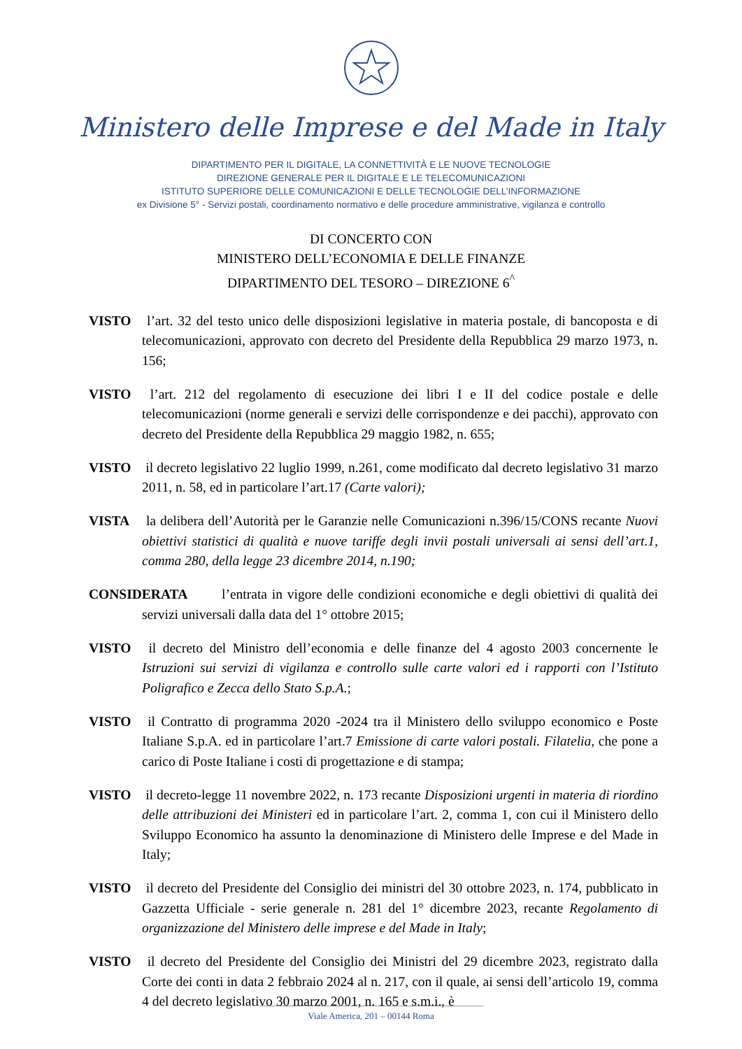Ministero delle Imprese e del Made in Italy
DIPARTIMENTO PER IL DIGITALE, LA CONNETTIVITÀ E LE NUOVE TECNOLOGIE
DIREZIONE GENERALE PER IL DIGITALE E LE TELECOMUNICAZIONI
ISTITUTO SUPERIORE DELLE COMUNICAZIONI E DELLE TECNOLOGIE DELL’INFORMAZIONE
ex Divisione 5° - Servizi postali, coordinamento normativo e delle procedure amministrative, vigilanza e controllo
DI CONCERTO CON
MINISTERO DELL’ECONOMIA E DELLE FINANZE
DIPARTIMENTO DEL TESORO – DIREZIONE 6<sup>^</sup>
VISTO l’art. 32 del testo unico delle disposizioni legislative in materia postale, di bancoposta e di telecomunicazioni, approvato con decreto del Presidente della Repubblica 29 marzo 1973, n. 156;
VISTO l’art. 212 del regolamento di esecuzione dei libri I e II del codice postale e delle telecomunicazioni (norme generali e servizi delle corrispondenze e dei pacchi), approvato con decreto del Presidente della Repubblica 29 maggio 1982, n. 655;
VISTO il decreto legislativo 22 luglio 1999, n.261, come modificato dal decreto legislativo 31 marzo 2011, n. 58, ed in particolare l’art.17 (Carte valori);
VISTA la delibera dell’Autorità per le Garanzie nelle Comunicazioni n.396/15/CONS recante Nuovi obiettivi statistici di qualità e nuove tariffe degli invii postali universali ai sensi dell’art.1, comma 280, della legge 23 dicembre 2014, n.190;
CONSIDERATA l’entrata in vigore delle condizioni economiche e degli obiettivi di qualità dei servizi universali dalla data del 1° ottobre 2015;
VISTO il decreto del Ministro dell’economia e delle finanze del 4 agosto 2003 concernente le Istruzioni sui servizi di vigilanza e controllo sulle carte valori ed i rapporti con l’Istituto Poligrafico e Zecca dello Stato S.p.A.;
VISTO il Contratto di programma 2020 -2024 tra il Ministero dello sviluppo economico e Poste Italiane S.p.A. ed in particolare l’art.7 Emissione di carte valori postali. Filatelia, che pone a carico di Poste Italiane i costi di progettazione e di stampa;
VISTO il decreto-legge 11 novembre 2022, n. 173 recante Disposizioni urgenti in materia di riordino delle attribuzioni dei Ministeri ed in particolare l’art. 2, comma 1, con cui il Ministero dello Sviluppo Economico ha assunto la denominazione di Ministero delle Imprese e del Made in Italy;
VISTO il decreto del Presidente del Consiglio dei ministri del 30 ottobre 2023, n. 174, pubblicato in Gazzetta Ufficiale - serie generale n. 281 del 1° dicembre 2023, recante Regolamento di organizzazione del Ministero delle imprese e del Made in Italy;
VISTO il decreto del Presidente del Consiglio dei Ministri del 29 dicembre 2023, registrato dalla Corte dei conti in data 2 febbraio 2024 al n. 217, con il quale, ai sensi dell’articolo 19, comma 4 del decreto legislativo 30 marzo 2001, n. 165 e s.m.i., è
Viale America, 201 – 00144 Roma